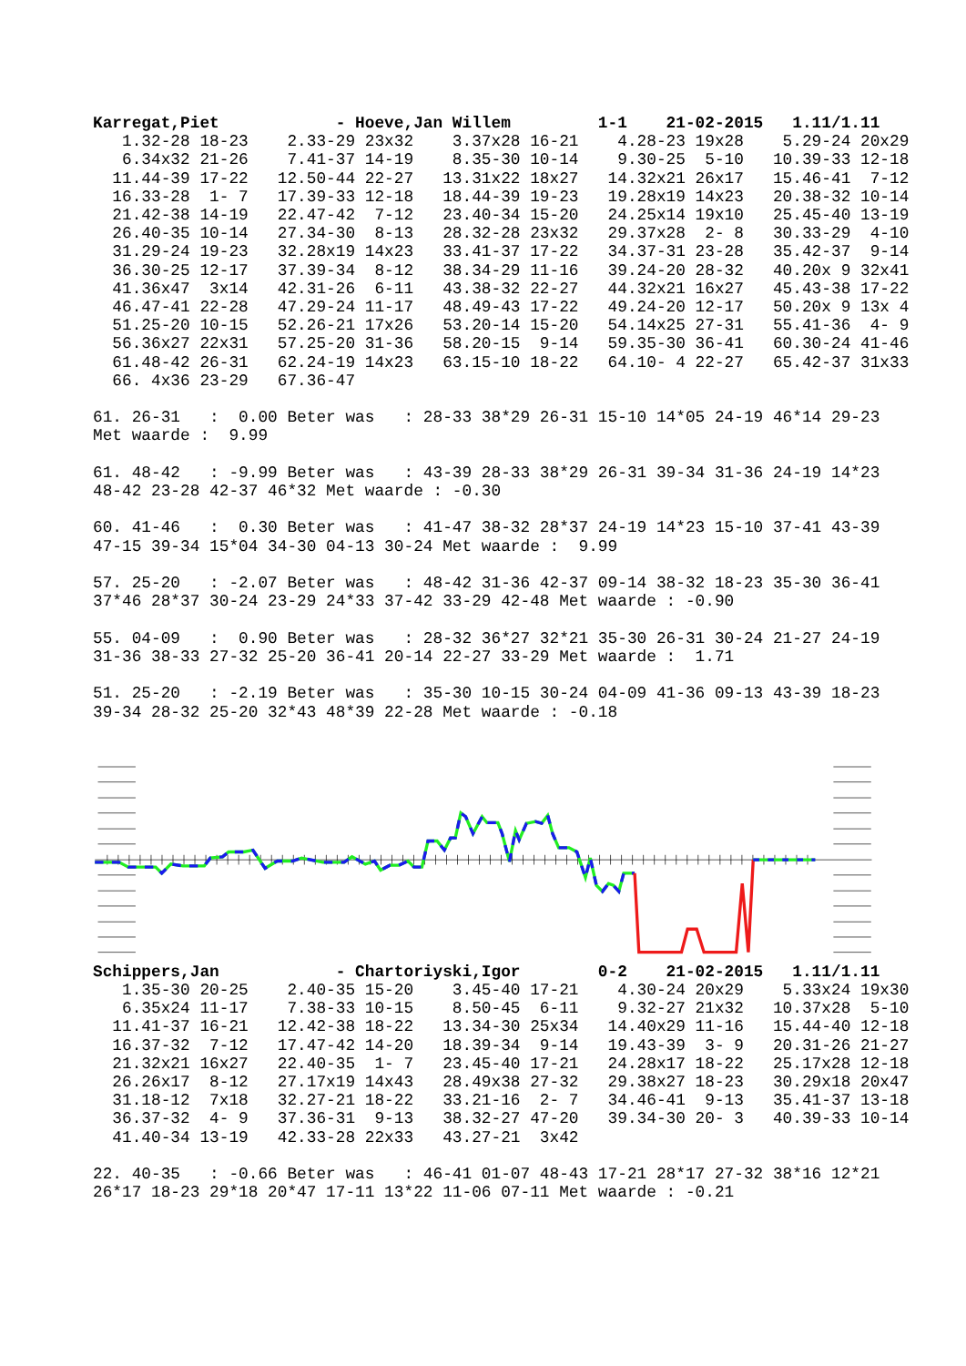Karregat,Piet            - Hoeve,Jan Willem         1-1    21-02-2015   1.11/1.11
   1.32-28 18-23    2.33-29 23x32    3.37x28 16-21    4.28-23 19x28    5.29-24 20x29
   6.34x32 21-26    7.41-37 14-19    8.35-30 10-14    9.30-25  5-10   10.39-33 12-18
  11.44-39 17-22   12.50-44 22-27   13.31x22 18x27   14.32x21 26x17   15.46-41  7-12
  16.33-28  1- 7   17.39-33 12-18   18.44-39 19-23   19.28x19 14x23   20.38-32 10-14
  21.42-38 14-19   22.47-42  7-12   23.40-34 15-20   24.25x14 19x10   25.45-40 13-19
  26.40-35 10-14   27.34-30  8-13   28.32-28 23x32   29.37x28  2- 8   30.33-29  4-10
  31.29-24 19-23   32.28x19 14x23   33.41-37 17-22   34.37-31 23-28   35.42-37  9-14
  36.30-25 12-17   37.39-34  8-12   38.34-29 11-16   39.24-20 28-32   40.20x 9 32x41
  41.36x47  3x14   42.31-26  6-11   43.38-32 22-27   44.32x21 16x27   45.43-38 17-22
  46.47-41 22-28   47.29-24 11-17   48.49-43 17-22   49.24-20 12-17   50.20x 9 13x 4
  51.25-20 10-15   52.26-21 17x26   53.20-14 15-20   54.14x25 27-31   55.41-36  4- 9
  56.36x27 22x31   57.25-20 31-36   58.20-15  9-14   59.35-30 36-41   60.30-24 41-46
  61.48-42 26-31   62.24-19 14x23   63.15-10 18-22   64.10- 4 22-27   65.42-37 31x33
  66. 4x36 23-29   67.36-47

61. 26-31   :  0.00 Beter was   : 28-33 38*29 26-31 15-10 14*05 24-19 46*14 29-23
Met waarde :  9.99

61. 48-42   : -9.99 Beter was   : 43-39 28-33 38*29 26-31 39-34 31-36 24-19 14*23
48-42 23-28 42-37 46*32 Met waarde : -0.30

60. 41-46   :  0.30 Beter was   : 41-47 38-32 28*37 24-19 14*23 15-10 37-41 43-39
47-15 39-34 15*04 34-30 04-13 30-24 Met waarde :  9.99

57. 25-20   : -2.07 Beter was   : 48-42 31-36 42-37 09-14 38-32 18-23 35-30 36-41
37*46 28*37 30-24 23-29 24*33 37-42 33-29 42-48 Met waarde : -0.90

55. 04-09   :  0.90 Beter was   : 28-32 36*27 32*21 35-30 26-31 30-24 21-27 24-19
31-36 38-33 27-32 25-20 36-41 20-14 22-27 33-29 Met waarde :  1.71

51. 25-20   : -2.19 Beter was   : 35-30 10-15 30-24 04-09 41-36 09-13 43-39 18-23
39-34 28-32 25-20 32*43 48*39 22-28 Met waarde : -0.18
Schippers,Jan            - Chartoriyski,Igor        0-2    21-02-2015   1.11/1.11
   1.35-30 20-25    2.40-35 15-20    3.45-40 17-21    4.30-24 20x29    5.33x24 19x30
   6.35x24 11-17    7.38-33 10-15    8.50-45  6-11    9.32-27 21x32   10.37x28  5-10
  11.41-37 16-21   12.42-38 18-22   13.34-30 25x34   14.40x29 11-16   15.44-40 12-18
  16.37-32  7-12   17.47-42 14-20   18.39-34  9-14   19.43-39  3- 9   20.31-26 21-27
  21.32x21 16x27   22.40-35  1- 7   23.45-40 17-21   24.28x17 18-22   25.17x28 12-18
  26.26x17  8-12   27.17x19 14x43   28.49x38 27-32   29.38x27 18-23   30.29x18 20x47
  31.18-12  7x18   32.27-21 18-22   33.21-16  2- 7   34.46-41  9-13   35.41-37 13-18
  36.37-32  4- 9   37.36-31  9-13   38.32-27 47-20   39.34-30 20- 3   40.39-33 10-14
  41.40-34 13-19   42.33-28 22x33   43.27-21  3x42

22. 40-35   : -0.66 Beter was   : 46-41 01-07 48-43 17-21 28*17 27-32 38*16 12*21
26*17 18-23 29*18 20*47 17-11 13*22 11-06 07-11 Met waarde : -0.21